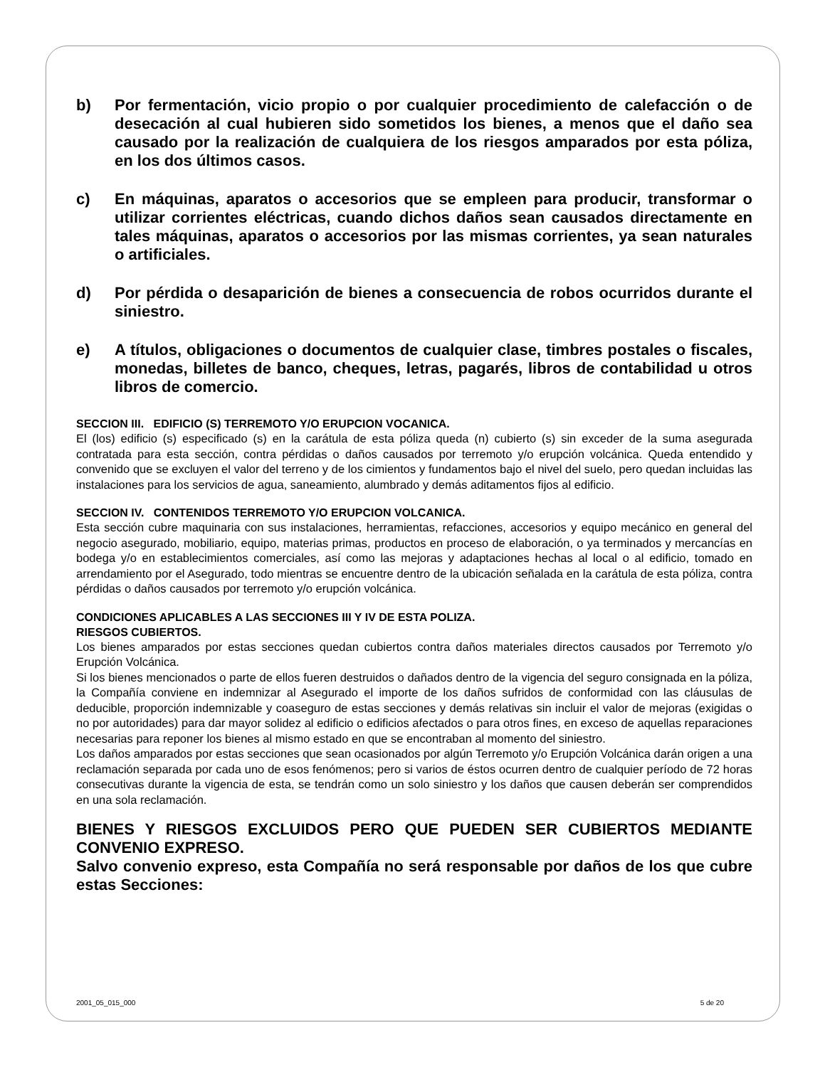b) Por fermentación, vicio propio o por cualquier procedimiento de calefacción o de desecación al cual hubieren sido sometidos los bienes, a menos que el daño sea causado por la realización de cualquiera de los riesgos amparados por esta póliza, en los dos últimos casos.
c) En máquinas, aparatos o accesorios que se empleen para producir, transformar o utilizar corrientes eléctricas, cuando dichos daños sean causados directamente en tales máquinas, aparatos o accesorios por las mismas corrientes, ya sean naturales o artificiales.
d) Por pérdida o desaparición de bienes a consecuencia de robos ocurridos durante el siniestro.
e) A títulos, obligaciones o documentos de cualquier clase, timbres postales o fiscales, monedas, billetes de banco, cheques, letras, pagarés, libros de contabilidad u otros libros de comercio.
SECCION III. EDIFICIO (S) TERREMOTO Y/O ERUPCION VOCANICA.
El (los) edificio (s) especificado (s) en la carátula de esta póliza queda (n) cubierto (s) sin exceder de la suma asegurada contratada para esta sección, contra pérdidas o daños causados por terremoto y/o erupción volcánica. Queda entendido y convenido que se excluyen el valor del terreno y de los cimientos y fundamentos bajo el nivel del suelo, pero quedan incluidas las instalaciones para los servicios de agua, saneamiento, alumbrado y demás aditamentos fijos al edificio.
SECCION IV. CONTENIDOS TERREMOTO Y/O ERUPCION VOLCANICA.
Esta sección cubre maquinaria con sus instalaciones, herramientas, refacciones, accesorios y equipo mecánico en general del negocio asegurado, mobiliario, equipo, materias primas, productos en proceso de elaboración, o ya terminados y mercancías en bodega y/o en establecimientos comerciales, así como las mejoras y adaptaciones hechas al local o al edificio, tomado en arrendamiento por el Asegurado, todo mientras se encuentre dentro de la ubicación señalada en la carátula de esta póliza, contra pérdidas o daños causados por terremoto y/o erupción volcánica.
CONDICIONES APLICABLES A LAS SECCIONES III Y IV DE ESTA POLIZA.
RIESGOS CUBIERTOS.
Los bienes amparados por estas secciones quedan cubiertos contra daños materiales directos causados por Terremoto y/o Erupción Volcánica.
Si los bienes mencionados o parte de ellos fueren destruidos o dañados dentro de la vigencia del seguro consignada en la póliza, la Compañía conviene en indemnizar al Asegurado el importe de los daños sufridos de conformidad con las cláusulas de deducible, proporción indemnizable y coaseguro de estas secciones y demás relativas sin incluir el valor de mejoras (exigidas o no por autoridades) para dar mayor solidez al edificio o edificios afectados o para otros fines, en exceso de aquellas reparaciones necesarias para reponer los bienes al mismo estado en que se encontraban al momento del siniestro.
Los daños amparados por estas secciones que sean ocasionados por algún Terremoto y/o Erupción Volcánica darán origen a una reclamación separada por cada uno de esos fenómenos; pero si varios de éstos ocurren dentro de cualquier período de 72 horas consecutivas durante la vigencia de esta, se tendrán como un solo siniestro y los daños que causen deberán ser comprendidos en una sola reclamación.
BIENES Y RIESGOS EXCLUIDOS PERO QUE PUEDEN SER CUBIERTOS MEDIANTE CONVENIO EXPRESO.
Salvo convenio expreso, esta Compañía no será responsable por daños de los que cubre estas Secciones:
2001_05_015_000 5 de 20